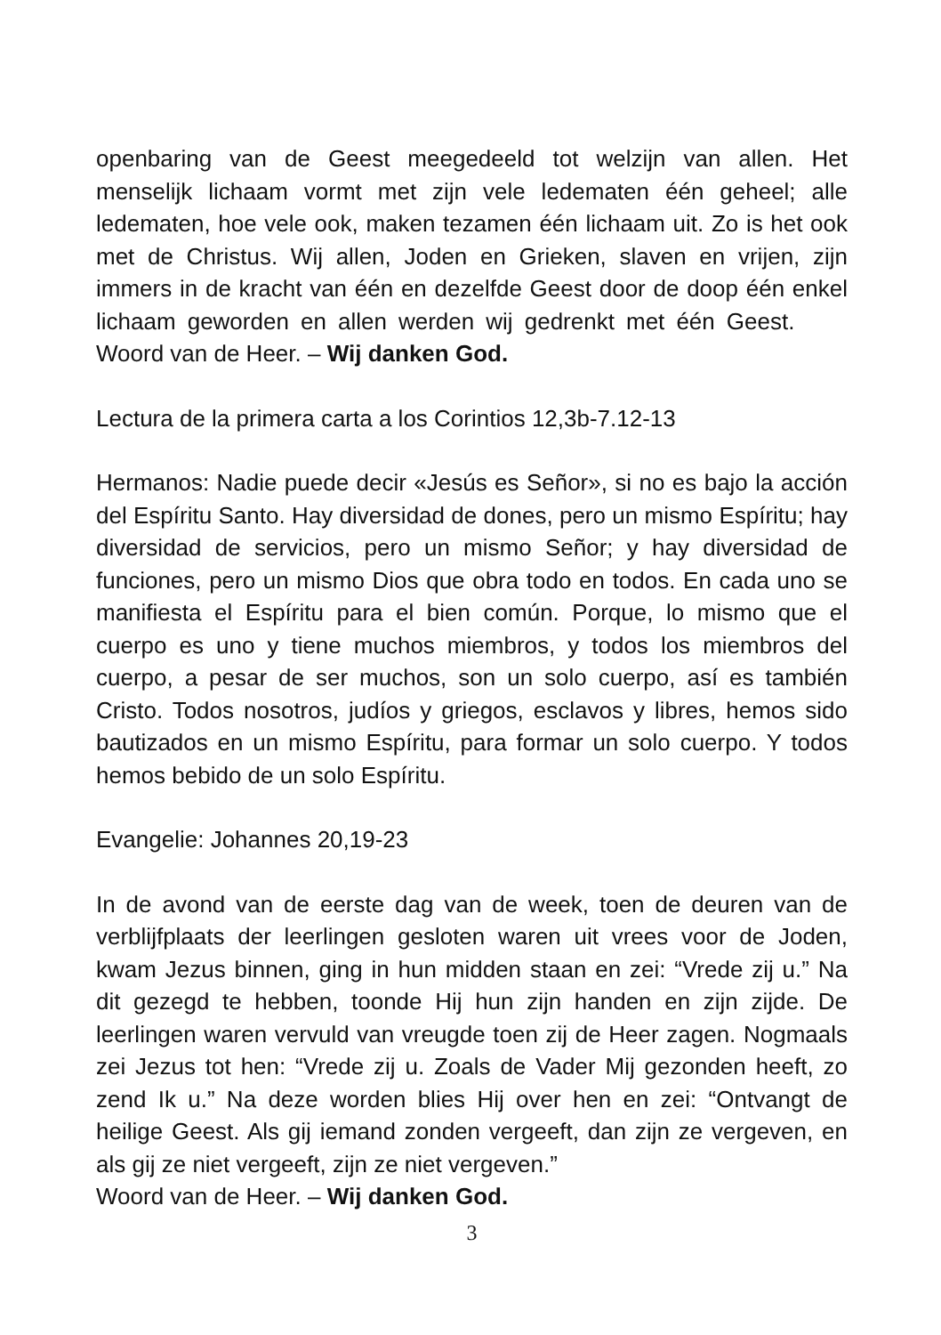openbaring van de Geest meegedeeld tot welzijn van allen. Het menselijk lichaam vormt met zijn vele ledematen één geheel; alle ledematen, hoe vele ook, maken tezamen één lichaam uit. Zo is het ook met de Christus. Wij allen, Joden en Grieken, slaven en vrijen, zijn immers in de kracht van één en dezelfde Geest door de doop één enkel lichaam geworden en allen werden wij gedrenkt met één Geest. Woord van de Heer. – Wij danken God.
Lectura de la primera carta a los Corintios 12,3b-7.12-13
Hermanos: Nadie puede decir «Jesús es Señor», si no es bajo la acción del Espíritu Santo. Hay diversidad de dones, pero un mismo Espíritu; hay diversidad de servicios, pero un mismo Señor; y hay diversidad de funciones, pero un mismo Dios que obra todo en todos. En cada uno se manifiesta el Espíritu para el bien común. Porque, lo mismo que el cuerpo es uno y tiene muchos miembros, y todos los miembros del cuerpo, a pesar de ser muchos, son un solo cuerpo, así es también Cristo. Todos nosotros, judíos y griegos, esclavos y libres, hemos sido bautizados en un mismo Espíritu, para formar un solo cuerpo. Y todos hemos bebido de un solo Espíritu.
Evangelie: Johannes 20,19-23
In de avond van de eerste dag van de week, toen de deuren van de verblijfplaats der leerlingen gesloten waren uit vrees voor de Joden, kwam Jezus binnen, ging in hun midden staan en zei: “Vrede zij u.” Na dit gezegd te hebben, toonde Hij hun zijn handen en zijn zijde. De leerlingen waren vervuld van vreugde toen zij de Heer zagen. Nogmaals zei Jezus tot hen: “Vrede zij u. Zoals de Vader Mij gezonden heeft, zo zend Ik u.” Na deze worden blies Hij over hen en zei: “Ontvangt de heilige Geest. Als gij iemand zonden vergeeft, dan zijn ze vergeven, en als gij ze niet vergeeft, zijn ze niet vergeven.”
Woord van de Heer. – Wij danken God.
3